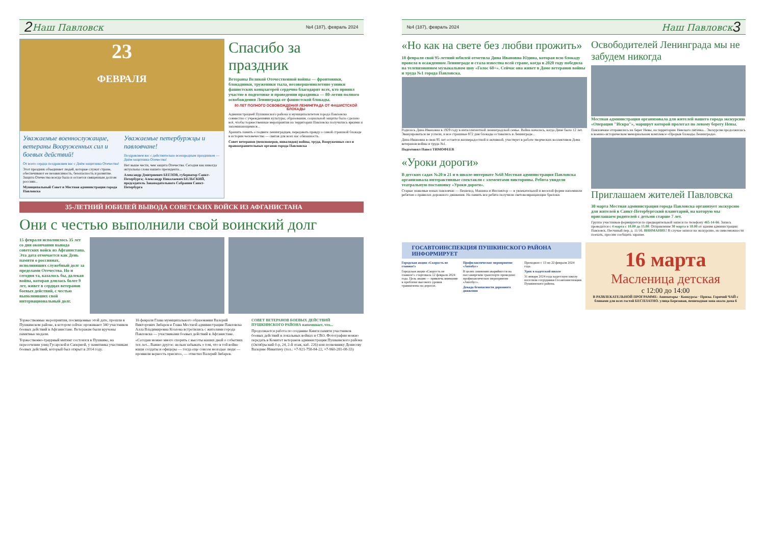2 Наш Павловск №4 (187), февраль 2024
23
ФЕВРАЛЯ
Уважаемые военнослужащие, ветераны Вооруженных сил и боевых действий!
От всего сердца поздравляем вас с Днём защитника Отечества!
Этот праздник объединяет людей, которые служат стране, обеспечивают ее независимость, безопасность и развитие. Защита Отечества всегда была и остается священным долгом россиян...
Муниципальный Совет и Местная администрация города Павловска
Уважаемые петербуржцы и павловчане!
Поздравляем вас с действительно всенародным праздником — Днём защитника Отечества!
Нет выше чести, чем защита Отечества. Сегодня как никогда актуальны слова нашего президента...
Александр Дмитриевич БЕГЛОВ, губернатор Санкт-Петербурга; Александр Николаевич БЕЛЬСКИЙ, председатель Законодательного Собрания Санкт-Петербурга
Спасибо за праздник
Ветераны Великой Отечественной войны — фронтовики, блокадники, труженики тыла, несовершеннолетние узники фашистских концлагерей сердечно благодарят всех, кто принял участие в подготовке и проведении праздника — 80-летия полного освобождения Ленинграда от фашистской блокады.
80 ЛЕТ ПОЛНОГО ОСВОБОЖДЕНИЯ ЛЕНИНГРАДА ОТ ФАШИСТСКОЙ БЛОКАДЫ
Администрацией Пушкинского района и муниципалитетом города Павловска совместно с учреждениями культуры, образования, социальной защиты было сделано всё, чтобы торжественные мероприятия на территории Павловска получились яркими и запоминающимися...
Хранить память о подвиге ленинградцев, передавать правду о самой страшной блокаде в истории человечества — святая для всех нас обязанность.
Совет ветеранов (пенсионеров, инвалидов) войны, труда, Вооруженных сил и правоохранительных органов города Павловска
35-ЛЕТНИЙ ЮБИЛЕЙ ВЫВОДА СОВЕТСКИХ ВОЙСК ИЗ АФГАНИСТАНА
Они с честью выполнили свой воинский долг
15 февраля исполнилось 35 лет со дня окончания вывода советских войск из Афганистана. Эта дата отмечается как День памяти о россиянах, исполнявших служебный долг за пределами Отечества. Но и сегодня та, казалось бы, далекая война, которая длилась более 9 лет, живет в сердцах ветеранов боевых действий, с честью выполнивших свой интернациональный долг.
Торжественные мероприятия, посвященные этой дате, прошли в Пушкинском районе, в котором сейчас проживают 340 участников боевых действий в Афганистане. Ветеранам были вручены памятные медали.
Торжественно-траурный митинг состоялся в Пушкине, на пересечении улиц Гусарской и Саперной, у памятника участникам боевых действий, который был открыт в 2014 году.
16 февраля Глава муниципального образования Валерий Викторович Зибарев и Глава Местной администрации Павловска Алла Владимировна Козлова встретились с жителями города Павловска — участниками боевых действий в Афганистане.
«Сегодня можно много спорить с высоты наших дней о событиях тех лет... Важно другое: нельзя забывать о том, что в той войне наши солдаты и офицеры — тогда еще совсем молодые люди — проявили верность присяге», — отметил Валерий Зибарев.
СОВЕТ ВЕТЕРАНОВ БОЕВЫХ ДЕЙСТВИЙ ПУШКИНСКОГО РАЙОНА напоминает, что...
Продолжается работа по созданию Книги памяти участников боевых действий в локальных войнах и СВО. Фотографии можно передать в Комитет ветеранов администрации Пушкинского района (Октябрьский б-р, 24, 2-й этаж, каб. 226) или полковнику Денисову Валерию Никитичу (тел.: +7-921-758-84-22, +7-960-281-08-33)
№4 (187), февраль 2024 Наш Павловск 3
«Но как на свете без любви прожить»
18 февраля свой 95-летний юбилей отметила Дина Ивановна Юдина, которая всю блокаду провела в осажденном Ленинграде и стала известна всей стране, когда в 2020 году победила на телевизионном музыкальном шоу «Голос 60+». Сейчас она живет в Доме ветеранов войны и труда №1 города Павловска.
Родилась Дина Ивановна в 1929 году в интеллигентной ленинградской семье. Война началась, когда Дине было 12 лет. Эвакуироваться не успели, и все страшные 872 дня блокады оставались в Ленинграде...
Дина Ивановна в свои 95 лет остается жизнерадостной и активной, участвует в работе творческих коллективов Дома ветеранов войны и труда №1.
Подготовил Павел ТИМОФЕЕВ
«Уроки дороги»
В детских садах №20 и 21 и в школе-интернате №68 Местная администрация Павловска организовала интерактивные спектакли с элементами викторины. Ребята увидели театральную постановку «Уроки дороги».
Старые знакомые юных павловчан — Пешеход, Машина и Инспектор — в увлекательной и веселой форме напомнили ребятам о правилах дорожного движения. На память все ребята получили световозвращающие брелоки.
Освободителей Ленинграда мы не забудем никогда
Местная администрация организовала для жителей нашего города экскурсию «Операция "Искра"», маршрут которой пролегал по левому берегу Невы.
Павловчане отправились на берег Невы, на территорию Невского пятачка... Экскурсия продолжилась в военно-историческом мемориальном комплексе «Прорыв блокады Ленинграда».
Приглашаем жителей Павловска
30 марта Местная администрация города Павловска организует экскурсию для жителей в Санкт-Петербургский планетарий, на которую мы приглашаем родителей с детьми старше 7 лет.
Группа участников формируется по предварительной записи по телефону 465-14-66. Запись проводится с 4 марта с 10.00 до 15.00. Отправление 30 марта в 10.00 от здания администрации: Павловск, Песчаный пер, д. 11/16. ВНИМАНИЕ! В случае записи на экскурсию, но невозможности поехать, просим сообщить заранее.
ГОСАВТОИНСПЕКЦИЯ ПУШКИНСКОГО РАЙОНА ИНФОРМИРУЕТ
Городская акция «Скорость не главное!»
Городская акция «Скорость не главное!» стартовала 12 февраля 2024 года. Цель акции — привлечь внимание к проблеме высокого уровня травматизма на дорогах.
Профилактическое мероприятие «Автобус»
В целях снижения аварийности на пассажирском транспорте проведено профилактическое мероприятие «Автобус».
Декада безопасности дорожного движения
Проходило с 13 по 22 февраля 2024 года.
Урок в кадетской школе
31 января 2024 года кадетскую школу посетили сотрудники Госавтоинспекции Пушкинского района.
16 марта
Масленица детская
с 12:00 до 14:00
В РАЗВЛЕКАТЕЛЬНОЙ ПРОГРАММЕ: Аниматоры · Конкурсы · Призы. Горячий ЧАЙ с блинами для всех гостей БЕСПЛАТНО. улица Березовая, пешеходная зона около дома 6